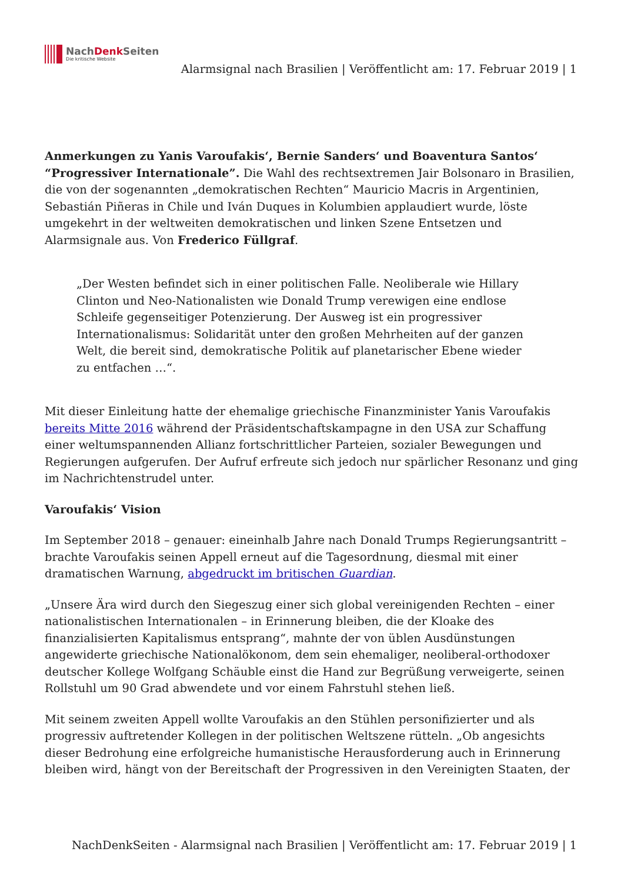NachDenk Seiten
Die kritische Website
Alarmsignal nach Brasilien | Veröffentlicht am: 17. Februar 2019 | 1
Anmerkungen zu Yanis Varoufakis‘, Bernie Sanders‘ und Boaventura Santos‘ “Progressiver Internationale”. Die Wahl des rechtsextremen Jair Bolsonaro in Brasilien, die von der sogenannten „demokratischen Rechten“ Mauricio Macris in Argentinien, Sebastián Piñeras in Chile und Iván Duques in Kolumbien applaudiert wurde, löste umgekehrt in der weltweiten demokratischen und linken Szene Entsetzen und Alarmsignale aus. Von Frederico Füllgraf.
„Der Westen befindet sich in einer politischen Falle. Neoliberale wie Hillary Clinton und Neo-Nationalisten wie Donald Trump verewigen eine endlose Schleife gegenseitiger Potenzierung. Der Ausweg ist ein progressiver Internationalismus: Solidarität unter den großen Mehrheiten auf der ganzen Welt, die bereit sind, demokratische Politik auf planetarischer Ebene wieder zu entfachen …“.
Mit dieser Einleitung hatte der ehemalige griechische Finanzminister Yanis Varoufakis bereits Mitte 2016 während der Präsidentschaftskampagne in den USA zur Schaffung einer weltumspannenden Allianz fortschrittlicher Parteien, sozialer Bewegungen und Regierungen aufgerufen. Der Aufruf erfreute sich jedoch nur spärlicher Resonanz und ging im Nachrichtenstrudel unter.
Varoufakis‘ Vision
Im September 2018 – genauer: eineinhalb Jahre nach Donald Trumps Regierungsantritt – brachte Varoufakis seinen Appell erneut auf die Tagesordnung, diesmal mit einer dramatischen Warnung, abgedruckt im britischen Guardian.
„Unsere Ära wird durch den Siegeszug einer sich global vereinigenden Rechten – einer nationalistischen Internationalen – in Erinnerung bleiben, die der Kloake des finanzialisierten Kapitalismus entsprang“, mahnte der von üblen Ausdünstungen angewiderte griechische Nationalökonom, dem sein ehemaliger, neoliberal-orthodoxer deutscher Kollege Wolfgang Schäuble einst die Hand zur Begrüßung verweigerte, seinen Rollstuhl um 90 Grad abwendete und vor einem Fahrstuhl stehen ließ.
Mit seinem zweiten Appell wollte Varoufakis an den Stühlen personifizierter und als progressiv auftretender Kollegen in der politischen Weltszene rütteln. „Ob angesichts dieser Bedrohung eine erfolgreiche humanistische Herausforderung auch in Erinnerung bleiben wird, hängt von der Bereitschaft der Progressiven in den Vereinigten Staaten, der
NachDenkSeiten - Alarmsignal nach Brasilien | Veröffentlicht am: 17. Februar 2019 | 1